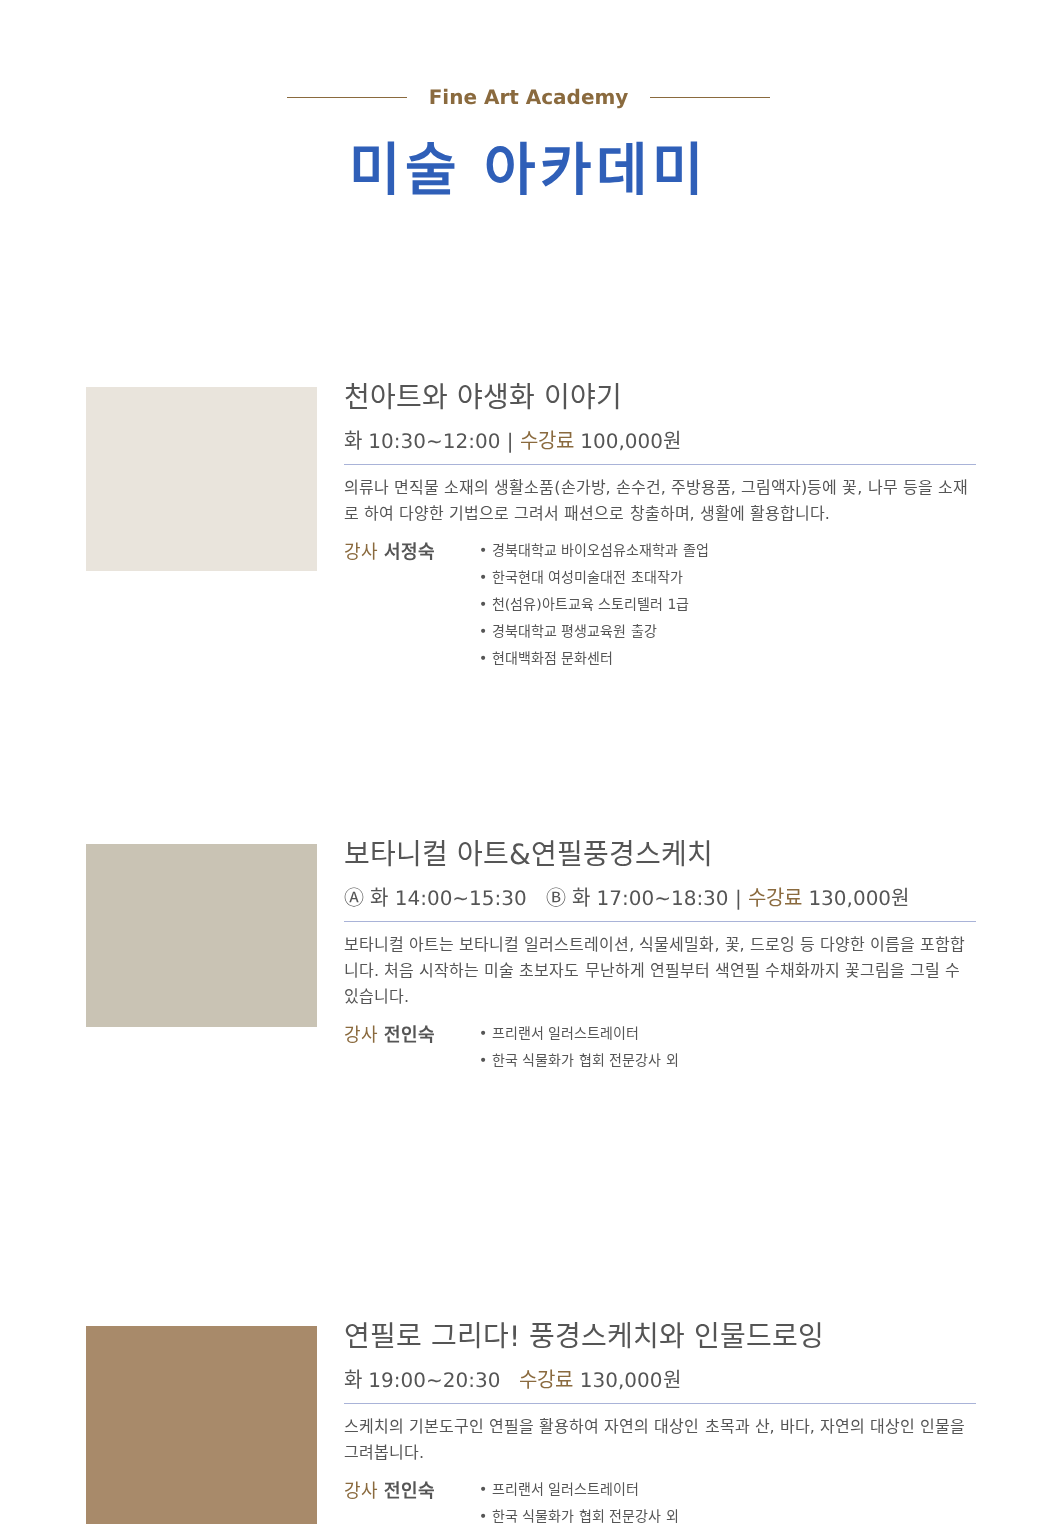Fine Art Academy
미술 아카데미
천아트와 야생화 이야기
화 10:30~12:00 | 수강료 100,000원
의류나 면직물 소재의 생활소품(손가방, 손수건, 주방용품, 그림액자)등에 꽃, 나무 등을 소재로 하여 다양한 기법으로 그려서 패션으로 창출하며, 생활에 활용합니다.
강사 서정숙
• 경북대학교 바이오섬유소재학과 졸업
• 한국현대 여성미술대전 초대작가
• 천(섬유)아트교육 스토리텔러 1급
• 경북대학교 평생교육원 출강
• 현대백화점 문화센터
보타니컬 아트&연필풍경스케치
Ⓐ 화 14:00~15:30 Ⓑ 화 17:00~18:30 | 수강료 130,000원
보타니컬 아트는 보타니컬 일러스트레이션, 식물세밀화, 꽃, 드로잉 등 다양한 이름을 포함합니다. 처음 시작하는 미술 초보자도 무난하게 연필부터 색연필 수채화까지 꽃그림을 그릴 수 있습니다.
강사 전인숙
• 프리랜서 일러스트레이터
• 한국 식물화가 협회 전문강사 외
연필로 그리다! 풍경스케치와 인물드로잉
화 19:00~20:30 수강료 130,000원
스케치의 기본도구인 연필을 활용하여 자연의 대상인 초목과 산, 바다, 자연의 대상인 인물을 그려봅니다.
강사 전인숙
• 프리랜서 일러스트레이터
• 한국 식물화가 협회 전문강사 외